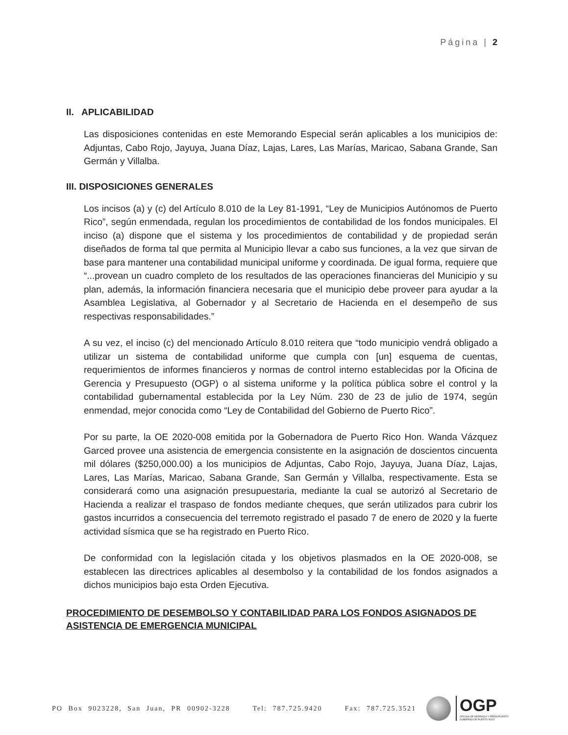Página | 2
II. APLICABILIDAD
Las disposiciones contenidas en este Memorando Especial serán aplicables a los municipios de: Adjuntas, Cabo Rojo, Jayuya, Juana Díaz, Lajas, Lares, Las Marías, Maricao, Sabana Grande, San Germán y Villalba.
III. DISPOSICIONES GENERALES
Los incisos (a) y (c) del Artículo 8.010 de la Ley 81-1991, “Ley de Municipios Autónomos de Puerto Rico”, según enmendada, regulan los procedimientos de contabilidad de los fondos municipales. El inciso (a) dispone que el sistema y los procedimientos de contabilidad y de propiedad serán diseñados de forma tal que permita al Municipio llevar a cabo sus funciones, a la vez que sirvan de base para mantener una contabilidad municipal uniforme y coordinada. De igual forma, requiere que “...provean un cuadro completo de los resultados de las operaciones financieras del Municipio y su plan, además, la información financiera necesaria que el municipio debe proveer para ayudar a la Asamblea Legislativa, al Gobernador y al Secretario de Hacienda en el desempeño de sus respectivas responsabilidades.”
A su vez, el inciso (c) del mencionado Artículo 8.010 reitera que “todo municipio vendrá obligado a utilizar un sistema de contabilidad uniforme que cumpla con [un] esquema de cuentas, requerimientos de informes financieros y normas de control interno establecidas por la Oficina de Gerencia y Presupuesto (OGP) o al sistema uniforme y la política pública sobre el control y la contabilidad gubernamental establecida por la Ley Núm. 230 de 23 de julio de 1974, según enmendad, mejor conocida como “Ley de Contabilidad del Gobierno de Puerto Rico”.
Por su parte, la OE 2020-008 emitida por la Gobernadora de Puerto Rico Hon. Wanda Vázquez Garced provee una asistencia de emergencia consistente en la asignación de doscientos cincuenta mil dólares ($250,000.00) a los municipios de Adjuntas, Cabo Rojo, Jayuya, Juana Díaz, Lajas, Lares, Las Marías, Maricao, Sabana Grande, San Germán y Villalba, respectivamente. Esta se considerará como una asignación presupuestaria, mediante la cual se autorizó al Secretario de Hacienda a realizar el traspaso de fondos mediante cheques, que serán utilizados para cubrir los gastos incurridos a consecuencia del terremoto registrado el pasado 7 de enero de 2020 y la fuerte actividad sísmica que se ha registrado en Puerto Rico.
De conformidad con la legislación citada y los objetivos plasmados en la OE 2020-008, se establecen las directrices aplicables al desembolso y la contabilidad de los fondos asignados a dichos municipios bajo esta Orden Ejecutiva.
PROCEDIMIENTO DE DESEMBOLSO Y CONTABILIDAD PARA LOS FONDOS ASIGNADOS DE ASISTENCIA DE EMERGENCIA MUNICIPAL
PO Box 9023228, San Juan, PR 00902-3228 Tel: 787.725.9420 Fax: 787.725.3521
OGP
OFICINA DE GERENCIA Y PRESUPUESTO
GOBIERNO DE PUERTO RICO